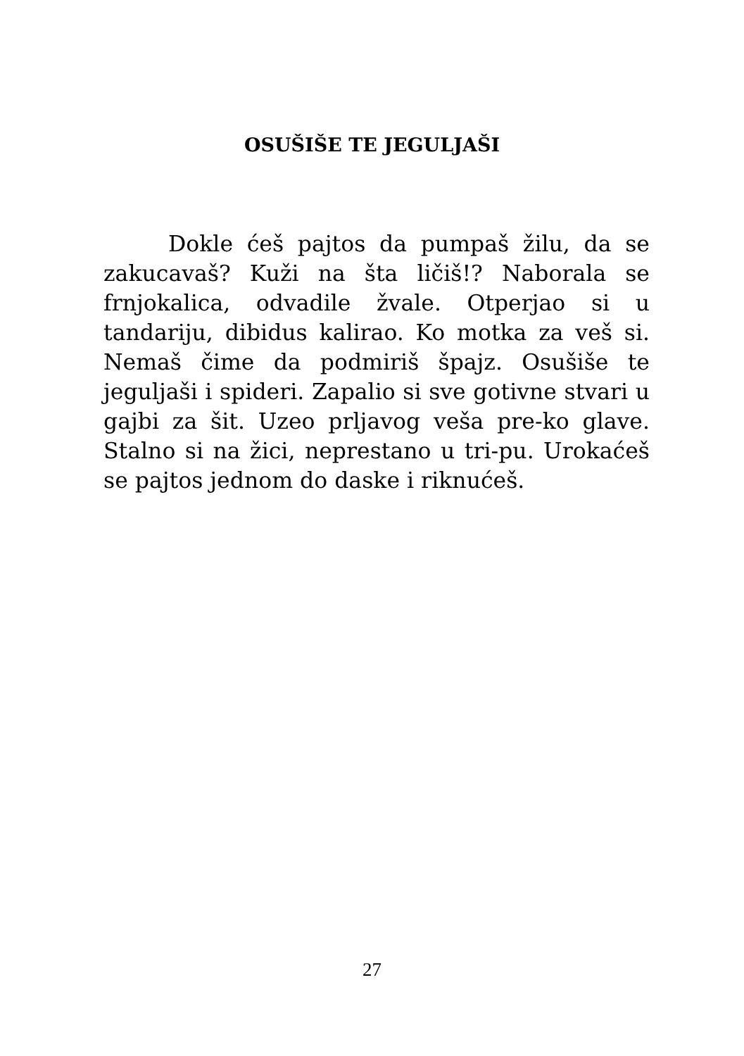OSUŠIŠE TE JEGULJAŠI
Dokle ćeš pajtos da pumpaš žilu, da se zakucavaš? Kuži na šta ličiš!? Naborala se frnjokalica, odvadile žvale. Otperjao si u tandariju, dibidus kalirao. Ko motka za veš si. Nemaš čime da podmiriš špajz. Osušiše te jeguljaši i spideri. Zapalio si sve gotivne stvari u gajbi za šit. Uzeo prljavog veša pre-ko glave. Stalno si na žici, neprestano u tri-pu. Urokaćeš se pajtos jednom do daske i riknućeš.
27